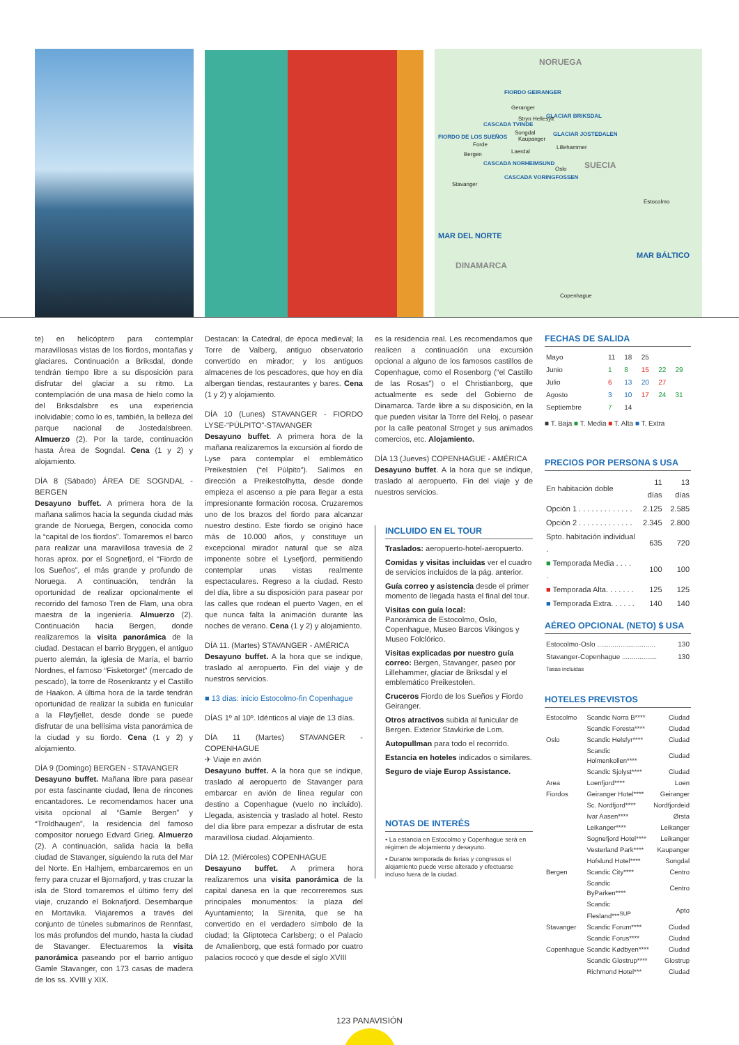NORUEGA
FIORDO GEIRANGER
Geranger
GLACIAR BRIKSDAL Stryn Hellesylt
CASCADA TVINDE
Songdal GLACIAR JOSTEDALEN
Kaupanger FIORDO DE LOS SUEÑOS
Forde Lillehammer
Bergen Laerdal
CASCADA NORHEIMSUND
Oslo SUECIA
CASCADA VORINGFOSSEN
Stavanger
Estocolmo
MAR DEL NORTE
MAR BÁLTICO
DINAMARCA
Copenhague
te) en helicóptero para contemplar maravillosas vistas de los fiordos, montañas y glaciares. Continuación a Briksdal, donde tendrán tiempo libre a su disposición para disfrutar del glaciar a su ritmo. La contemplación de una masa de hielo como la del Briksdalsbre es una experiencia inolvidable; como lo es, también, la belleza del parque nacional de Jostedalsbreen. Almuerzo (2). Por la tarde, continuación hasta Área de Sogndal. Cena (1 y 2) y alojamiento.
DÍA 8 (Sábado) ÁREA DE SOGNDAL - BERGEN
Desayuno buffet. A primera hora de la mañana salimos hacia la segunda ciudad más grande de Noruega, Bergen, conocida como la “capital de los fiordos”. Tomaremos el barco para realizar una maravillosa travesía de 2 horas aprox. por el Sognefjord, el “Fiordo de los Sueños”, el más grande y profundo de Noruega. A continuación, tendrán la oportunidad de realizar opcionalmente el recorrido del famoso Tren de Flam, una obra maestra de la ingeniería. Almuerzo (2). Continuación hacia Bergen, donde realizaremos la visita panorámica de la ciudad. Destacan el barrio Bryggen, el antiguo puerto alemán, la iglesia de María, el barrio Nordnes, el famoso “Fisketorget” (mercado de pescado), la torre de Rosenkrantz y el Castillo de Haakon. A última hora de la tarde tendrán oportunidad de realizar la subida en funicular a la Fløyfjellet, desde donde se puede disfrutar de una bellísima vista panorámica de la ciudad y su fiordo. Cena (1 y 2) y alojamiento.
DÍA 9 (Domingo) BERGEN - STAVANGER
Desayuno buffet. Mañana libre para pasear por esta fascinante ciudad, llena de rincones encantadores. Le recomendamos hacer una visita opcional al “Gamle Bergen” y “Troldhaugen”, la residencia del famoso compositor noruego Edvard Grieg. Almuerzo (2). A continuación, salida hacia la bella ciudad de Stavanger, siguiendo la ruta del Mar del Norte. En Halhjem, embarcaremos en un ferry para cruzar el Bjornafjord, y tras cruzar la isla de Stord tomaremos el último ferry del viaje, cruzando el Boknafjord. Desembarque en Mortavika. Viajaremos a través del conjunto de túneles submarinos de Rennfast, los más profundos del mundo, hasta la ciudad de Stavanger. Efectuaremos la visita panorámica paseando por el barrio antiguo Gamle Stavanger, con 173 casas de madera de los ss. XVIII y XIX.
Destacan: la Catedral, de época medieval; la Torre de Valberg, antiguo observatorio convertido en mirador; y los antiguos almacenes de los pescadores, que hoy en día albergan tiendas, restaurantes y bares. Cena (1 y 2) y alojamiento.
DÍA 10 (Lunes) STAVANGER - FIORDO LYSE-“PÚLPITO”-STAVANGER
Desayuno buffet. A primera hora de la mañana realizaremos la excursión al fiordo de Lyse para contemplar el emblemático Preikestolen (“el Púlpito”). Salimos en dirección a Preikestolhytta, desde donde empieza el ascenso a pie para llegar a esta impresionante formación rocosa. Cruzaremos uno de los brazos del fiordo para alcanzar nuestro destino. Este fiordo se originó hace más de 10.000 años, y constituye un excepcional mirador natural que se alza imponente sobre el Lysefjord, permitiendo contemplar unas vistas realmente espectaculares. Regreso a la ciudad. Resto del día, libre a su disposición para pasear por las calles que rodean el puerto Vagen, en el que nunca falta la animación durante las noches de verano. Cena (1 y 2) y alojamiento.
DÍA 11. (Martes) STAVANGER - AMÉRICA
Desayuno buffet. A la hora que se indique, traslado al aeropuerto. Fin del viaje y de nuestros servicios.
■ 13 días: inicio Estocolmo-fin Copenhague
DÍAS 1º al 10º. Idénticos al viaje de 13 días.
DÍA 11 (Martes) STAVANGER - COPENHAGUE
✈ Viaje en avión
Desayuno buffet. A la hora que se indique, traslado al aeropuerto de Stavanger para embarcar en avión de línea regular con destino a Copenhague (vuelo no incluido). Llegada, asistencia y traslado al hotel. Resto del día libre para empezar a disfrutar de esta maravillosa ciudad. Alojamiento.
DÍA 12. (Miércoles) COPENHAGUE
Desayuno buffet. A primera hora realizaremos una visita panorámica de la capital danesa en la que recorreremos sus principales monumentos: la plaza del Ayuntamiento; la Sirenita, que se ha convertido en el verdadero símbolo de la ciudad; la Gliptoteca Carlsberg; o el Palacio de Amalienborg, que está formado por cuatro palacios rococó y que desde el siglo XVIII
es la residencia real. Les recomendamos que realicen a continuación una excursión opcional a alguno de los famosos castillos de Copenhague, como el Rosenborg (“el Castillo de las Rosas”) o el Christianborg, que actualmente es sede del Gobierno de Dinamarca. Tarde libre a su disposición, en la que pueden visitar la Torre del Reloj, o pasear por la calle peatonal Stroget y sus animados comercios, etc. Alojamiento.
DÍA 13 (Jueves) COPENHAGUE - AMÉRICA
Desayuno buffet. A la hora que se indique, traslado al aeropuerto. Fin del viaje y de nuestros servicios.
INCLUIDO EN EL TOUR
Traslados: aeropuerto-hotel-aeropuerto.
Comidas y visitas incluidas ver el cuadro de servicios incluidos de la pág. anterior.
Guía correo y asistencia desde el primer momento de llegada hasta el final del tour.
Visitas con guía local:
Panorámica de Estocolmo, Oslo, Copenhague, Museo Barcos Vikingos y Museo Folclórico.
Visitas explicadas por nuestro guía correo: Bergen, Stavanger, paseo por Lillehammer, glaciar de Briksdal y el emblemático Preikestolen.
Cruceros Fiordo de los Sueños y Fiordo Geiranger.
Otros atractivos subida al funicular de Bergen. Exterior Stavkirke de Lom.
Autopullman para todo el recorrido.
Estancia en hoteles indicados o similares.
Seguro de viaje Europ Assistance.
NOTAS DE INTERÉS
• La estancia en Estocolmo y Copenhague será en régimen de alojamiento y desayuno.
• Durante temporada de ferias y congresos el alojamiento puede verse alterado y efectuarse incluso fuera de la ciudad.
FECHAS DE SALIDA
| Mayo | 11 | 18 | 25 | | |
| Junio | 1 | 8 | 15 | 22 | 29 |
| Julio | 6 | 13 | 20 | 27 | |
| Agosto | 3 | 10 | 17 | 24 | 31 |
| Septiembre | 7 | 14 | | | |
■ T. Baja ■ T. Media ■ T. Alta ■ T. Extra
PRECIOS POR PERSONA $ USA
| En habitación doble | 11 días | 13 días |
| --- | --- | --- |
| Opción 1 . . . . . . . . . . . . . | 2.125 | 2.585 |
| Opción 2 . . . . . . . . . . . . . | 2.345 | 2.800 |
| Spto. habitación individual . | 635 | 720 |
| ■ Temporada Media . . . . . | 100 | 100 |
| ■ Temporada Alta. . . . . . . | 125 | 125 |
| ■ Temporada Extra. . . . . . | 140 | 140 |
AÉREO OPCIONAL (NETO) $ USA
| Estocolmo-Oslo .............................. | 130 |
| Stavanger-Copenhague .................. | 130 |
| Tasas incluidas | |
HOTELES PREVISTOS
| Estocolmo | Scandic Norra B**** | Ciudad |
| | Scandic Foresta**** | Ciudad |
| Oslo | Scandic Helsfyr**** | Ciudad |
| | Scandic Holmenkollen**** | Ciudad |
| | Scandic Sjolyst**** | Ciudad |
| Area | Loenfjord**** | Loen |
| Fiordos | Geiranger Hotel**** | Geiranger |
| | Sc. Nordfjord**** | Nordfjordeid |
| | Ivar Aasen**** | Ørsta |
| | Leikanger**** | Leikanger |
| | Sognefjord Hotel**** | Leikanger |
| | Vesterland Park**** | Kaupanger |
| | Hofslund Hotel**** | Songdal |
| Bergen | Scandic City**** | Centro |
| | Scandic ByParken**** | Centro |
| | Scandic Flesland***<sup>SUP</sup> | Apto |
| Stavanger | Scandic Forum**** | Ciudad |
| | Scandic Forus**** | Ciudad |
| Copenhague | Scandic Kødbyen**** | Ciudad |
| | Scandic Glostrup**** | Glostrup |
| | Richmond Hotel*** | Ciudad |
123 PANAVISIÓN